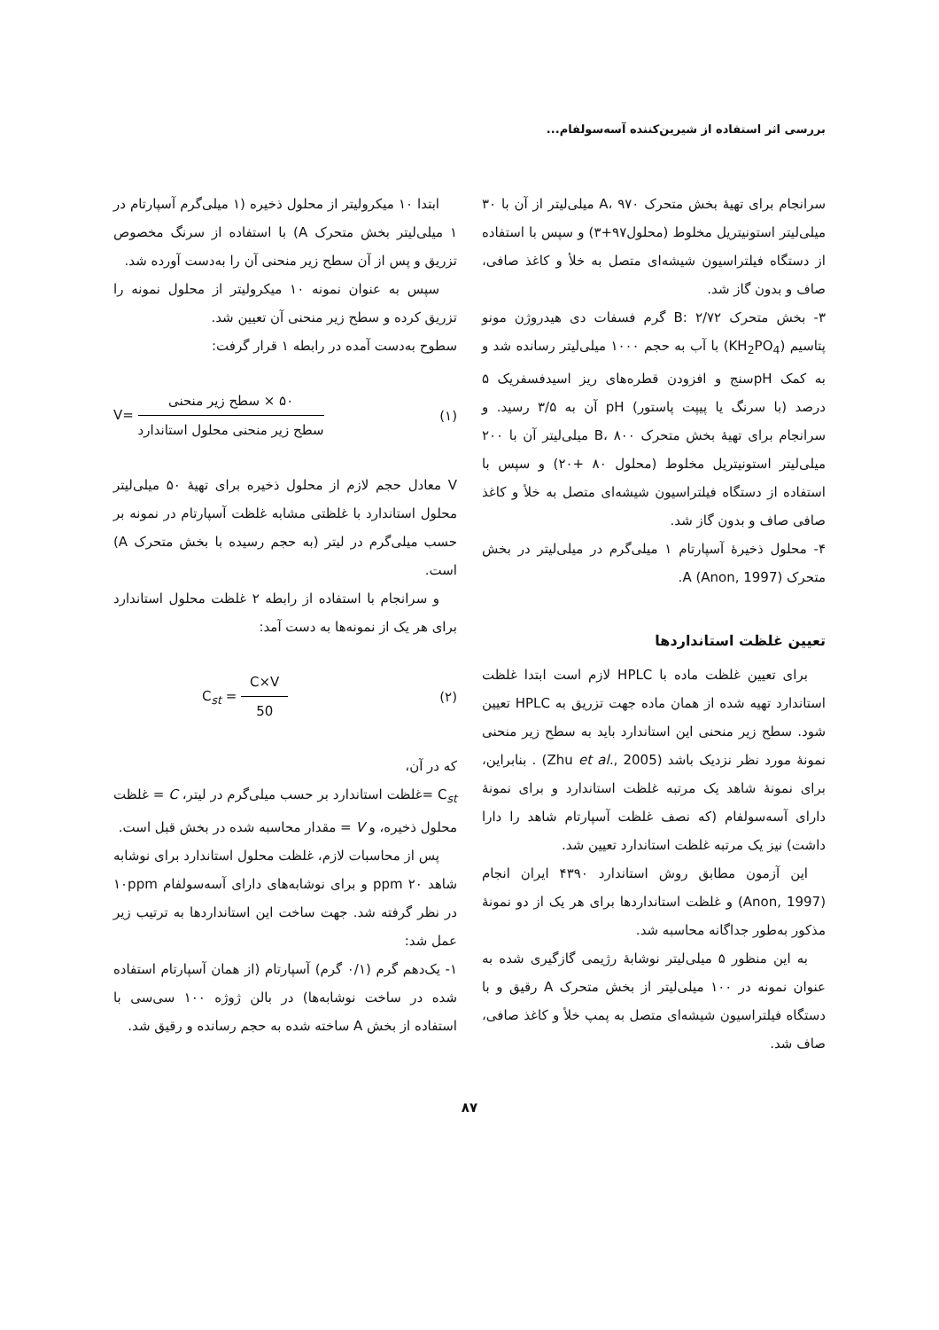بررسی اثر استفاده از شیرین‌کننده آسه‌سولفام...
سرانجام برای تهیهٔ بخش متحرک A، ۹۷۰ میلی‌لیتر از آن با ۳۰ میلی‌لیتر استونیتریل مخلوط (محلول۹۷+۳) و سپس با استفاده از دستگاه فیلتراسیون شیشه‌ای متصل به خلأ و کاغذ صافی، صاف و بدون گاز شد.
۳- بخش متحرک B: ۲/۷۲ گرم فسفات دی هیدروژن مونو پتاسیم (KH<sub>2</sub>PO<sub>4</sub>) با آب به حجم ۱۰۰۰ میلی‌لیتر رسانده شد و به کمک pHسنج و افزودن قطره‌های ریز اسیدفسفریک ۵ درصد (با سرنگ یا پیپت پاستور) pH آن به ۳/۵ رسید. و سرانجام برای تهیهٔ بخش متحرک B، ۸۰۰ میلی‌لیتر آن با ۲۰۰ میلی‌لیتر استونیتریل مخلوط (محلول ۸۰ +۲۰) و سپس با استفاده از دستگاه فیلتراسیون شیشه‌ای متصل به خلأ و کاغذ صافی صاف و بدون گاز شد.
۴- محلول ذخیرهٔ آسپارتام ۱ میلی‌گرم در میلی‌لیتر در بخش متحرک A (Anon, 1997).
تعیین غلظت استانداردها
برای تعیین غلظت ماده با HPLC لازم است ابتدا غلظت استاندارد تهیه شده از همان ماده جهت تزریق به HPLC تعیین شود. سطح زیر منحنی این استاندارد باید به سطح زیر منحنی نمونهٔ مورد نظر نزدیک باشد (Zhu et al., 2005) . بنابراین، برای نمونهٔ شاهد یک مرتبه غلظت استاندارد و برای نمونهٔ دارای آسه‌سولفام (که نصف غلظت آسپارتام شاهد را دارا داشت) نیز یک مرتبه غلظت استاندارد تعیین شد.
این آزمون مطابق روش استاندارد ۴۳۹۰ ایران انجام (Anon, 1997) و غلظت استانداردها برای هر یک از دو نمونهٔ مذکور به‌طور جداگانه محاسبه شد.
به این منظور ۵ میلی‌لیتر نوشابهٔ رژیمی گازگیری شده به عنوان نمونه در ۱۰۰ میلی‌لیتر از بخش متحرک A رقیق و با دستگاه فیلتراسیون شیشه‌ای متصل به پمپ خلأ و کاغذ صافی، صاف شد.
ابتدا ۱۰ میکرولیتر از محلول ذخیره (۱ میلی‌گرم آسپارتام در ۱ میلی‌لیتر بخش متحرک A) با استفاده از سرنگ مخصوص تزریق و پس از آن سطح زیر منحنی آن را به‌دست آورده شد.
سپس به عنوان نمونه ۱۰ میکرولیتر از محلول نمونه را تزریق کرده و سطح زیر منحنی آن تعیین شد.
سطوح به‌دست آمده در رابطه ۱ قرار گرفت:
V= ۵۰ × سطح زیر منحنی سطح زیر منحنی محلول استاندارد (۱)
V معادل حجم لازم از محلول ذخیره برای تهیهٔ ۵۰ میلی‌لیتر محلول استاندارد با غلظتی مشابه غلظت آسپارتام در نمونه بر حسب میلی‌گرم در لیتر (به حجم رسیده با بخش متحرک A) است.
و سرانجام با استفاده از رابطه ۲ غلظت محلول استاندارد برای هر یک از نمونه‌ها به دست آمد:
C<sub>st</sub> = C×V 50 (۲)
که در آن،
C<sub>st</sub> =غلظت استاندارد بر حسب میلی‌گرم در لیتر، C = غلظت محلول ذخیره، و V = مقدار محاسبه شده در بخش قبل است.
پس از محاسبات لازم، غلظت محلول استاندارد برای نوشابه شاهد ppm ۲۰ و برای نوشابه‌های دارای آسه‌سولفام ۱۰ppm در نظر گرفته شد. جهت ساخت این استانداردها به ترتیب زیر عمل شد:
۱- یک‌دهم گرم (۰/۱ گرم) آسپارتام (از همان آسپارتام استفاده شده در ساخت نوشابه‌ها) در بالن ژوژه ۱۰۰ سی‌سی با استفاده از بخش A ساخته شده به حجم رسانده و رقیق شد.
۸۷